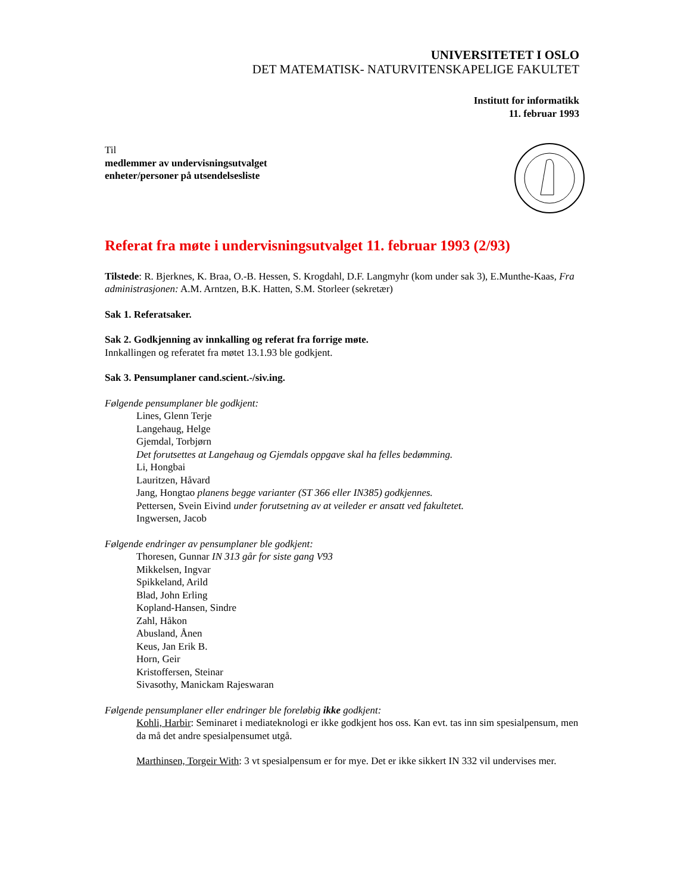UNIVERSITETET I OSLO
DET MATEMATISK- NATURVITENSKAPELIGE FAKULTET
Institutt for informatikk
11. februar 1993
Til
medlemmer av undervisningsutvalget
enheter/personer på utsendelsesliste
Referat fra møte i undervisningsutvalget 11. februar 1993 (2/93)
Tilstede: R. Bjerknes, K. Braa, O.-B. Hessen, S. Krogdahl, D.F. Langmyhr (kom under sak 3), E.Munthe-Kaas, Fra administrasjonen: A.M. Arntzen, B.K. Hatten, S.M. Storleer (sekretær)
Sak 1. Referatsaker.
Sak 2. Godkjenning av innkalling og referat fra forrige møte.
Innkallingen og referatet fra møtet 13.1.93 ble godkjent.
Sak 3. Pensumplaner cand.scient.-/siv.ing.
Følgende pensumplaner ble godkjent:
Lines, Glenn Terje
Langehaug, Helge
Gjemdal, Torbjørn
Det forutsettes at Langehaug og Gjemdals oppgave skal ha felles bedømming.
Li, Hongbai
Lauritzen, Håvard
Jang, Hongtao planens begge varianter (ST 366 eller IN385) godkjennes.
Pettersen, Svein Eivind under forutsetning av at veileder er ansatt ved fakultetet.
Ingwersen, Jacob
Følgende endringer av pensumplaner ble godkjent:
Thoresen, Gunnar IN 313 går for siste gang V93
Mikkelsen, Ingvar
Spikkeland, Arild
Blad, John Erling
Kopland-Hansen, Sindre
Zahl, Håkon
Abusland, Ånen
Keus, Jan Erik B.
Horn, Geir
Kristoffersen, Steinar
Sivasothy, Manickam Rajeswaran
Følgende pensumplaner eller endringer ble foreløbig ikke godkjent:
Kohli, Harbir: Seminaret i mediateknologi er ikke godkjent hos oss. Kan evt. tas inn sim spesialpensum, men da må det andre spesialpensumet utgå.
Marthinsen, Torgeir With: 3 vt spesialpensum er for mye. Det er ikke sikkert IN 332 vil undervises mer.